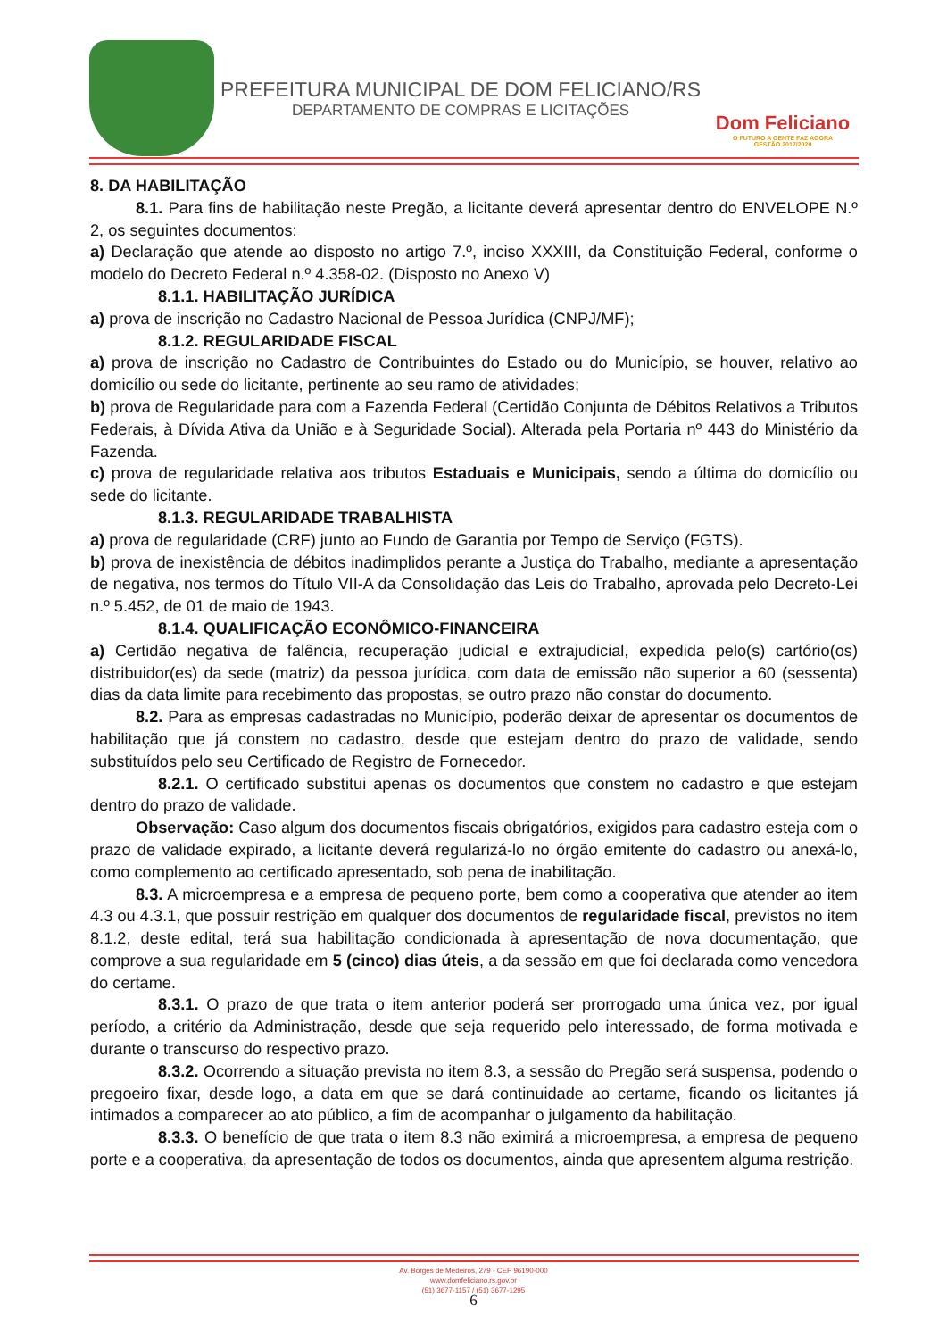PREFEITURA MUNICIPAL DE DOM FELICIANO/RS
DEPARTAMENTO DE COMPRAS E LICITAÇÕES
Dom Feliciano
O FUTURO A GENTE FAZ AGORA
GESTÃO 2017/2020
8. DA HABILITAÇÃO
8.1. Para fins de habilitação neste Pregão, a licitante deverá apresentar dentro do ENVELOPE N.º 2, os seguintes documentos:
a) Declaração que atende ao disposto no artigo 7.º, inciso XXXIII, da Constituição Federal, conforme o modelo do Decreto Federal n.º 4.358-02. (Disposto no Anexo V)
8.1.1. HABILITAÇÃO JURÍDICA
a) prova de inscrição no Cadastro Nacional de Pessoa Jurídica (CNPJ/MF);
8.1.2. REGULARIDADE FISCAL
a) prova de inscrição no Cadastro de Contribuintes do Estado ou do Município, se houver, relativo ao domicílio ou sede do licitante, pertinente ao seu ramo de atividades;
b) prova de Regularidade para com a Fazenda Federal (Certidão Conjunta de Débitos Relativos a Tributos Federais, à Dívida Ativa da União e à Seguridade Social). Alterada pela Portaria nº 443 do Ministério da Fazenda.
c) prova de regularidade relativa aos tributos Estaduais e Municipais, sendo a última do domicílio ou sede do licitante.
8.1.3. REGULARIDADE TRABALHISTA
a) prova de regularidade (CRF) junto ao Fundo de Garantia por Tempo de Serviço (FGTS).
b) prova de inexistência de débitos inadimplidos perante a Justiça do Trabalho, mediante a apresentação de negativa, nos termos do Título VII-A da Consolidação das Leis do Trabalho, aprovada pelo Decreto-Lei n.º 5.452, de 01 de maio de 1943.
8.1.4. QUALIFICAÇÃO ECONÔMICO-FINANCEIRA
a) Certidão negativa de falência, recuperação judicial e extrajudicial, expedida pelo(s) cartório(os) distribuidor(es) da sede (matriz) da pessoa jurídica, com data de emissão não superior a 60 (sessenta) dias da data limite para recebimento das propostas, se outro prazo não constar do documento.
8.2. Para as empresas cadastradas no Município, poderão deixar de apresentar os documentos de habilitação que já constem no cadastro, desde que estejam dentro do prazo de validade, sendo substituídos pelo seu Certificado de Registro de Fornecedor.
8.2.1. O certificado substitui apenas os documentos que constem no cadastro e que estejam dentro do prazo de validade.
Observação: Caso algum dos documentos fiscais obrigatórios, exigidos para cadastro esteja com o prazo de validade expirado, a licitante deverá regularizá-lo no órgão emitente do cadastro ou anexá-lo, como complemento ao certificado apresentado, sob pena de inabilitação.
8.3. A microempresa e a empresa de pequeno porte, bem como a cooperativa que atender ao item 4.3 ou 4.3.1, que possuir restrição em qualquer dos documentos de regularidade fiscal, previstos no item 8.1.2, deste edital, terá sua habilitação condicionada à apresentação de nova documentação, que comprove a sua regularidade em 5 (cinco) dias úteis, a da sessão em que foi declarada como vencedora do certame.
8.3.1. O prazo de que trata o item anterior poderá ser prorrogado uma única vez, por igual período, a critério da Administração, desde que seja requerido pelo interessado, de forma motivada e durante o transcurso do respectivo prazo.
8.3.2. Ocorrendo a situação prevista no item 8.3, a sessão do Pregão será suspensa, podendo o pregoeiro fixar, desde logo, a data em que se dará continuidade ao certame, ficando os licitantes já intimados a comparecer ao ato público, a fim de acompanhar o julgamento da habilitação.
8.3.3. O benefício de que trata o item 8.3 não eximirá a microempresa, a empresa de pequeno porte e a cooperativa, da apresentação de todos os documentos, ainda que apresentem alguma restrição.
Av. Borges de Medeiros, 279 - CEP 96190-000
www.domfeliciano.rs.gov.br
(51) 3677-1157 / (51) 3677-1295
6